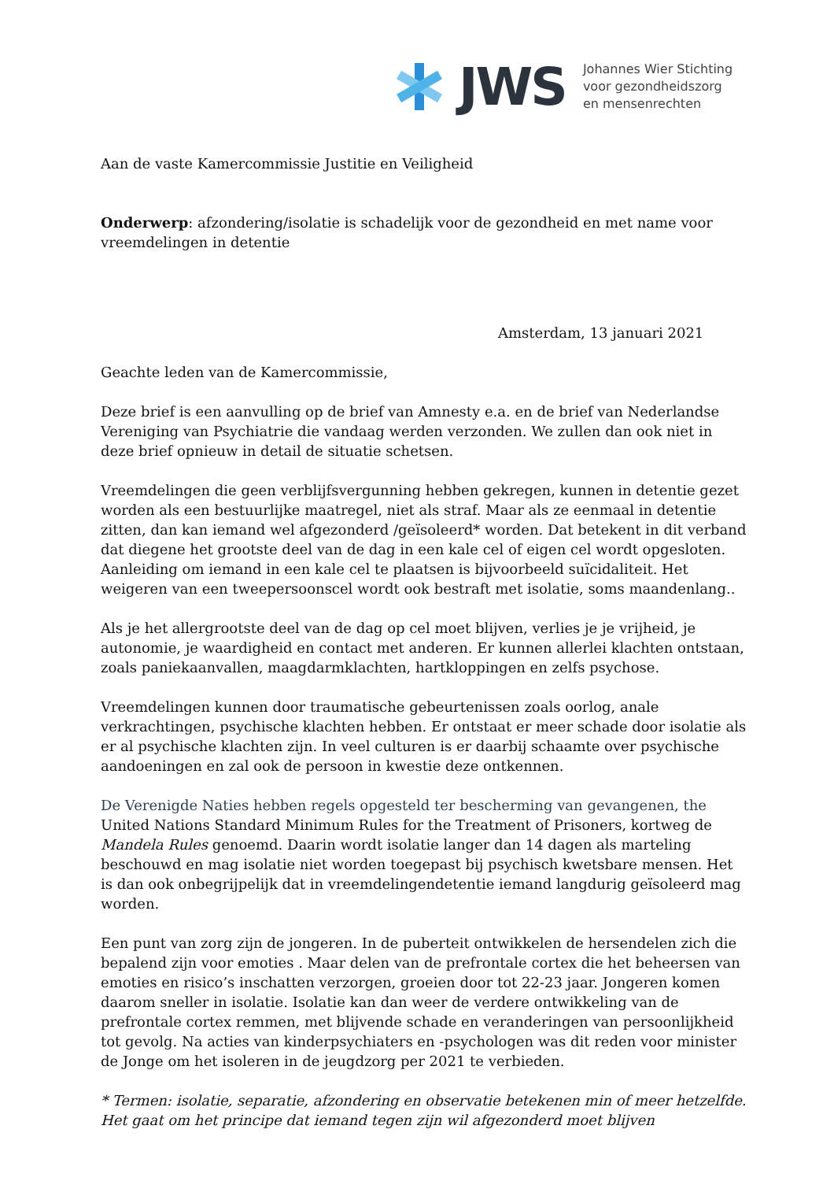JWS
Johannes Wier Stichting
voor gezondheidszorg
en mensenrechten
Aan de vaste Kamercommissie Justitie en Veiligheid
Onderwerp: afzondering/isolatie is schadelijk voor de gezondheid en met name voor vreemdelingen in detentie
Amsterdam, 13 januari 2021
Geachte leden van de Kamercommissie,
Deze brief is een aanvulling op de brief van Amnesty e.a. en de brief van Nederlandse Vereniging van Psychiatrie die vandaag werden verzonden. We zullen dan ook niet in deze brief opnieuw in detail de situatie schetsen.
Vreemdelingen die geen verblijfsvergunning hebben gekregen, kunnen in detentie gezet worden als een bestuurlijke maatregel, niet als straf. Maar als ze eenmaal in detentie zitten, dan kan iemand wel afgezonderd /geïsoleerd* worden. Dat betekent in dit verband dat diegene het grootste deel van de dag in een kale cel of eigen cel wordt opgesloten. Aanleiding om iemand in een kale cel te plaatsen is bijvoorbeeld suïcidaliteit. Het weigeren van een tweepersoonscel wordt ook bestraft met isolatie, soms maandenlang..
Als je het allergrootste deel van de dag op cel moet blijven, verlies je je vrijheid, je autonomie, je waardigheid en contact met anderen. Er kunnen allerlei klachten ontstaan, zoals paniekaanvallen, maagdarmklachten, hartkloppingen en zelfs psychose.
Vreemdelingen kunnen door traumatische gebeurtenissen zoals oorlog, anale verkrachtingen, psychische klachten hebben. Er ontstaat er meer schade door isolatie als er al psychische klachten zijn. In veel culturen is er daarbij schaamte over psychische aandoeningen en zal ook de persoon in kwestie deze ontkennen.
De Verenigde Naties hebben regels opgesteld ter bescherming van gevangenen, the United Nations Standard Minimum Rules for the Treatment of Prisoners, kortweg de Mandela Rules genoemd. Daarin wordt isolatie langer dan 14 dagen als marteling beschouwd en mag isolatie niet worden toegepast bij psychisch kwetsbare mensen. Het is dan ook onbegrijpelijk dat in vreemdelingendetentie iemand langdurig geïsoleerd mag worden.
Een punt van zorg zijn de jongeren. In de puberteit ontwikkelen de hersendelen zich die bepalend zijn voor emoties . Maar delen van de prefrontale cortex die het beheersen van emoties en risico’s inschatten verzorgen, groeien door tot 22-23 jaar. Jongeren komen daarom sneller in isolatie. Isolatie kan dan weer de verdere ontwikkeling van de prefrontale cortex remmen, met blijvende schade en veranderingen van persoonlijkheid tot gevolg. Na acties van kinderpsychiaters en -psychologen was dit reden voor minister de Jonge om het isoleren in de jeugdzorg per 2021 te verbieden.
* Termen: isolatie, separatie, afzondering en observatie betekenen min of meer hetzelfde. Het gaat om het principe dat iemand tegen zijn wil afgezonderd moet blijven